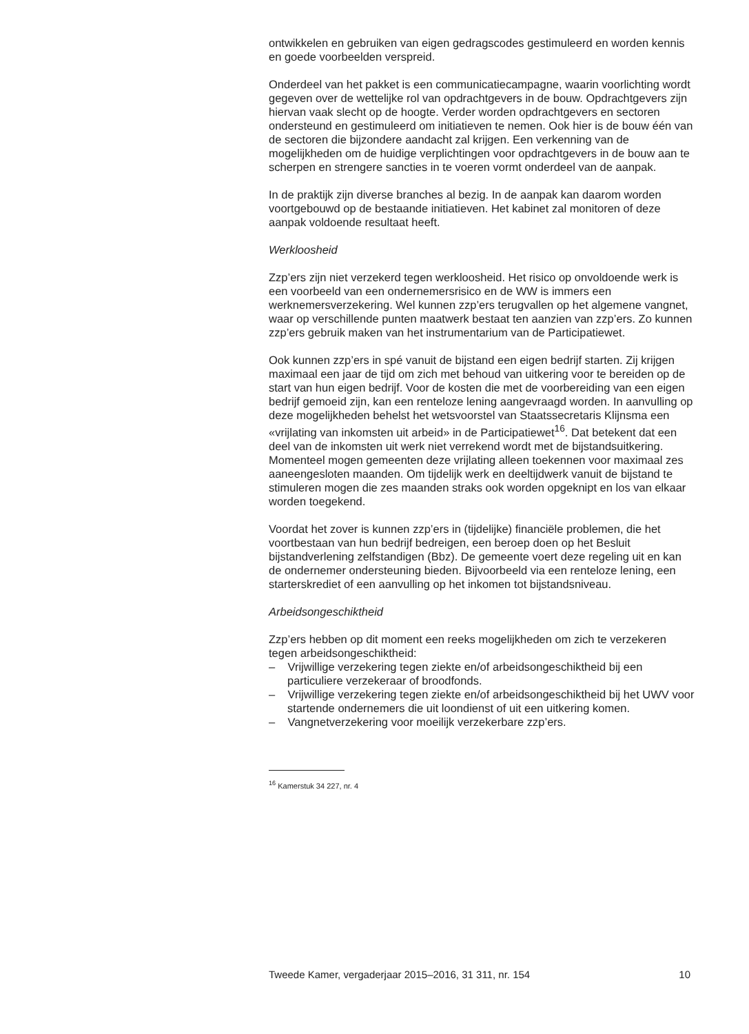ontwikkelen en gebruiken van eigen gedragscodes gestimuleerd en worden kennis en goede voorbeelden verspreid.
Onderdeel van het pakket is een communicatiecampagne, waarin voorlichting wordt gegeven over de wettelijke rol van opdrachtgevers in de bouw. Opdrachtgevers zijn hiervan vaak slecht op de hoogte. Verder worden opdrachtgevers en sectoren ondersteund en gestimuleerd om initiatieven te nemen. Ook hier is de bouw één van de sectoren die bijzondere aandacht zal krijgen. Een verkenning van de mogelijkheden om de huidige verplichtingen voor opdrachtgevers in de bouw aan te scherpen en strengere sancties in te voeren vormt onderdeel van de aanpak.
In de praktijk zijn diverse branches al bezig. In de aanpak kan daarom worden voortgebouwd op de bestaande initiatieven. Het kabinet zal monitoren of deze aanpak voldoende resultaat heeft.
Werkloosheid
Zzp’ers zijn niet verzekerd tegen werkloosheid. Het risico op onvoldoende werk is een voorbeeld van een ondernemersrisico en de WW is immers een werknemersverzekering. Wel kunnen zzp’ers terugvallen op het algemene vangnet, waar op verschillende punten maatwerk bestaat ten aanzien van zzp’ers. Zo kunnen zzp’ers gebruik maken van het instrumentarium van de Participatiewet.
Ook kunnen zzp’ers in spé vanuit de bijstand een eigen bedrijf starten. Zij krijgen maximaal een jaar de tijd om zich met behoud van uitkering voor te bereiden op de start van hun eigen bedrijf. Voor de kosten die met de voorbereiding van een eigen bedrijf gemoeid zijn, kan een renteloze lening aangevraagd worden. In aanvulling op deze mogelijkheden behelst het wetsvoorstel van Staatssecretaris Klijnsma een «vrijlating van inkomsten uit arbeid» in de Participatiewet<sup>16</sup>. Dat betekent dat een deel van de inkomsten uit werk niet verrekend wordt met de bijstandsuitkering. Momenteel mogen gemeenten deze vrijlating alleen toekennen voor maximaal zes aaneengesloten maanden. Om tijdelijk werk en deeltijdwerk vanuit de bijstand te stimuleren mogen die zes maanden straks ook worden opgeknipt en los van elkaar worden toegekend.
Voordat het zover is kunnen zzp’ers in (tijdelijke) financiële problemen, die het voortbestaan van hun bedrijf bedreigen, een beroep doen op het Besluit bijstandverlening zelfstandigen (Bbz). De gemeente voert deze regeling uit en kan de ondernemer ondersteuning bieden. Bijvoorbeeld via een renteloze lening, een starterskrediet of een aanvulling op het inkomen tot bijstandsniveau.
Arbeidsongeschiktheid
Zzp’ers hebben op dit moment een reeks mogelijkheden om zich te verzekeren tegen arbeidsongeschiktheid:
– Vrijwillige verzekering tegen ziekte en/of arbeidsongeschiktheid bij een particuliere verzekeraar of broodfonds.
– Vrijwillige verzekering tegen ziekte en/of arbeidsongeschiktheid bij het UWV voor startende ondernemers die uit loondienst of uit een uitkering komen.
– Vangnetverzekering voor moeilijk verzekerbare zzp’ers.
<sup>16</sup> Kamerstuk 34 227, nr. 4
Tweede Kamer, vergaderjaar 2015–2016, 31 311, nr. 154 10